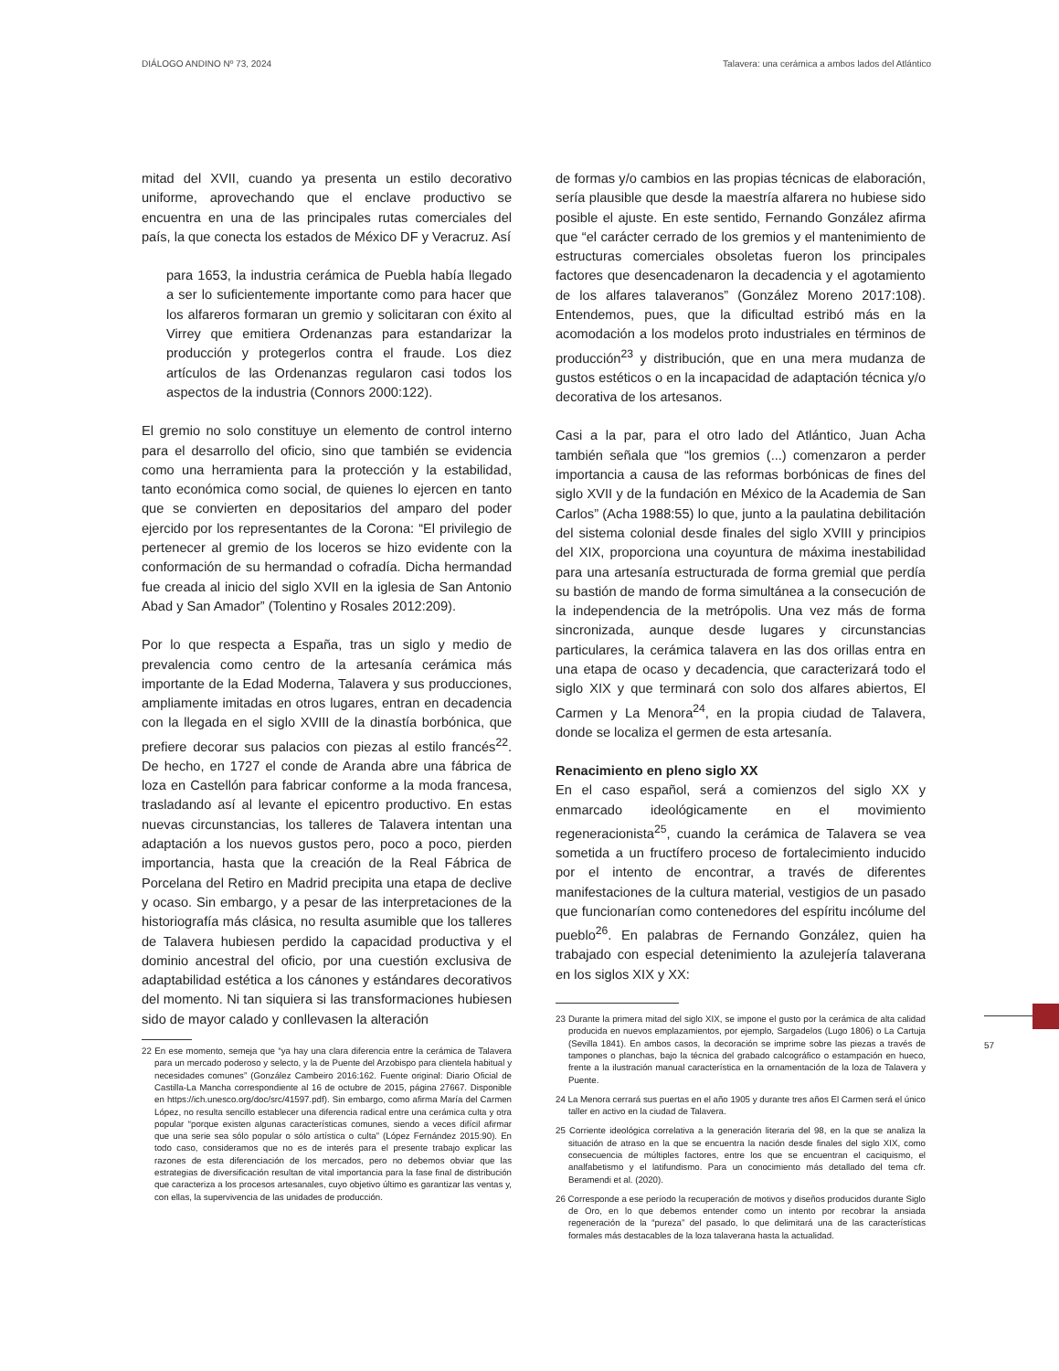DIÁLOGO ANDINO Nº 73, 2024 Talavera: una cerámica a ambos lados del Atlántico
mitad del XVII, cuando ya presenta un estilo decorativo uniforme, aprovechando que el enclave productivo se encuentra en una de las principales rutas comerciales del país, la que conecta los estados de México DF y Veracruz. Así
para 1653, la industria cerámica de Puebla había llegado a ser lo suficientemente importante como para hacer que los alfareros formaran un gremio y solicitaran con éxito al Virrey que emitiera Ordenanzas para estandarizar la producción y protegerlos contra el fraude. Los diez artículos de las Ordenanzas regularon casi todos los aspectos de la industria (Connors 2000:122).
El gremio no solo constituye un elemento de control interno para el desarrollo del oficio, sino que también se evidencia como una herramienta para la protección y la estabilidad, tanto económica como social, de quienes lo ejercen en tanto que se convierten en depositarios del amparo del poder ejercido por los representantes de la Corona: “El privilegio de pertenecer al gremio de los loceros se hizo evidente con la conformación de su hermandad o cofradía. Dicha hermandad fue creada al inicio del siglo XVII en la iglesia de San Antonio Abad y San Amador” (Tolentino y Rosales 2012:209).
Por lo que respecta a España, tras un siglo y medio de prevalencia como centro de la artesanía cerámica más importante de la Edad Moderna, Talavera y sus producciones, ampliamente imitadas en otros lugares, entran en decadencia con la llegada en el siglo XVIII de la dinastía borbónica, que prefiere decorar sus palacios con piezas al estilo francés<sup>22</sup>. De hecho, en 1727 el conde de Aranda abre una fábrica de loza en Castellón para fabricar conforme a la moda francesa, trasladando así al levante el epicentro productivo. En estas nuevas circunstancias, los talleres de Talavera intentan una adaptación a los nuevos gustos pero, poco a poco, pierden importancia, hasta que la creación de la Real Fábrica de Porcelana del Retiro en Madrid precipita una etapa de declive y ocaso. Sin embargo, y a pesar de las interpretaciones de la historiografía más clásica, no resulta asumible que los talleres de Talavera hubiesen perdido la capacidad productiva y el dominio ancestral del oficio, por una cuestión exclusiva de adaptabilidad estética a los cánones y estándares decorativos del momento. Ni tan siquiera si las transformaciones hubiesen sido de mayor calado y conllevasen la alteración
22 En ese momento, semeja que “ya hay una clara diferencia entre la cerámica de Talavera para un mercado poderoso y selecto, y la de Puente del Arzobispo para clientela habitual y necesidades comunes” (González Cambeiro 2016:162. Fuente original: Diario Oficial de Castilla-La Mancha correspondiente al 16 de octubre de 2015, página 27667. Disponible en https://ich.unesco.org/doc/src/41597.pdf). Sin embargo, como afirma María del Carmen López, no resulta sencillo establecer una diferencia radical entre una cerámica culta y otra popular “porque existen algunas características comunes, siendo a veces difícil afirmar que una serie sea sólo popular o sólo artística o culta” (López Fernández 2015:90). En todo caso, consideramos que no es de interés para el presente trabajo explicar las razones de esta diferenciación de los mercados, pero no debemos obviar que las estrategias de diversificación resultan de vital importancia para la fase final de distribución que caracteriza a los procesos artesanales, cuyo objetivo último es garantizar las ventas y, con ellas, la supervivencia de las unidades de producción.
de formas y/o cambios en las propias técnicas de elaboración, sería plausible que desde la maestría alfarera no hubiese sido posible el ajuste. En este sentido, Fernando González afirma que “el carácter cerrado de los gremios y el mantenimiento de estructuras comerciales obsoletas fueron los principales factores que desencadenaron la decadencia y el agotamiento de los alfares talaveranos” (González Moreno 2017:108). Entendemos, pues, que la dificultad estribó más en la acomodación a los modelos proto industriales en términos de producción<sup>23</sup> y distribución, que en una mera mudanza de gustos estéticos o en la incapacidad de adaptación técnica y/o decorativa de los artesanos.
Casi a la par, para el otro lado del Atlántico, Juan Acha también señala que “los gremios (...) comenzaron a perder importancia a causa de las reformas borbónicas de fines del siglo XVII y de la fundación en México de la Academia de San Carlos” (Acha 1988:55) lo que, junto a la paulatina debilitación del sistema colonial desde finales del siglo XVIII y principios del XIX, proporciona una coyuntura de máxima inestabilidad para una artesanía estructurada de forma gremial que perdía su bastión de mando de forma simultánea a la consecución de la independencia de la metrópolis. Una vez más de forma sincronizada, aunque desde lugares y circunstancias particulares, la cerámica talavera en las dos orillas entra en una etapa de ocaso y decadencia, que caracterizará todo el siglo XIX y que terminará con solo dos alfares abiertos, El Carmen y La Menora<sup>24</sup>, en la propia ciudad de Talavera, donde se localiza el germen de esta artesanía.
Renacimiento en pleno siglo XX
En el caso español, será a comienzos del siglo XX y enmarcado ideológicamente en el movimiento regeneracionista<sup>25</sup>, cuando la cerámica de Talavera se vea sometida a un fructífero proceso de fortalecimiento inducido por el intento de encontrar, a través de diferentes manifestaciones de la cultura material, vestigios de un pasado que funcionarían como contenedores del espíritu incólume del pueblo<sup>26</sup>. En palabras de Fernando González, quien ha trabajado con especial detenimiento la azulejería talaverana en los siglos XIX y XX:
23 Durante la primera mitad del siglo XIX, se impone el gusto por la cerámica de alta calidad producida en nuevos emplazamientos, por ejemplo, Sargadelos (Lugo 1806) o La Cartuja (Sevilla 1841). En ambos casos, la decoración se imprime sobre las piezas a través de tampones o planchas, bajo la técnica del grabado calcográfico o estampación en hueco, frente a la ilustración manual característica en la ornamentación de la loza de Talavera y Puente.
24 La Menora cerrará sus puertas en el año 1905 y durante tres años El Carmen será el único taller en activo en la ciudad de Talavera.
25 Corriente ideológica correlativa a la generación literaria del 98, en la que se analiza la situación de atraso en la que se encuentra la nación desde finales del siglo XIX, como consecuencia de múltiples factores, entre los que se encuentran el caciquismo, el analfabetismo y el latifundismo. Para un conocimiento más detallado del tema cfr. Beramendi et al. (2020).
26 Corresponde a ese período la recuperación de motivos y diseños producidos durante Siglo de Oro, en lo que debemos entender como un intento por recobrar la ansiada regeneración de la “pureza” del pasado, lo que delimitará una de las características formales más destacables de la loza talaverana hasta la actualidad.
57